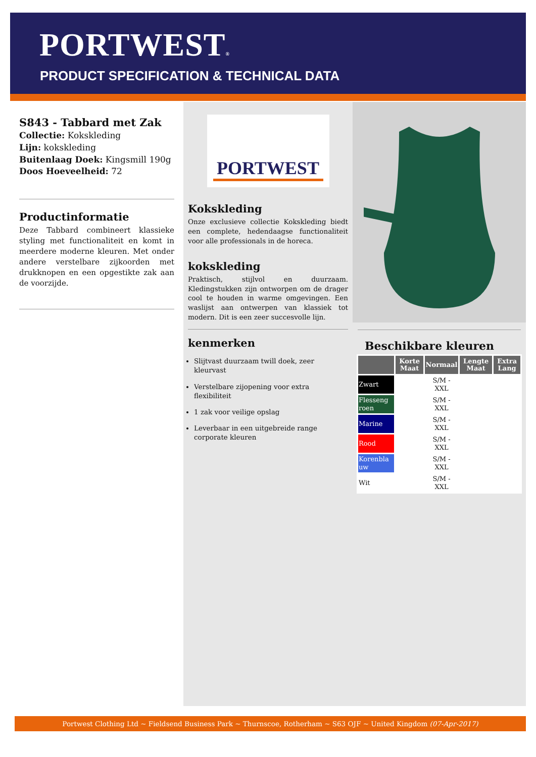PORTWEST®
PRODUCT SPECIFICATION & TECHNICAL DATA
S843 - Tabbard met Zak
Collectie: Kokskleding
Lijn: kokskleding
Buitenlaag Doek: Kingsmill 190g
Doos Hoeveelheid: 72
Productinformatie
Deze Tabbard combineert klassieke styling met functionaliteit en komt in meerdere moderne kleuren. Met onder andere verstelbare zijkoorden met drukknopen en een opgestikte zak aan de voorzijde.
PORTWEST
Kokskleding
Onze exclusieve collectie Kokskleding biedt een complete, hedendaagse functionaliteit voor alle professionals in de horeca.
kokskleding
Praktisch, stijlvol en duurzaam. Kledingstukken zijn ontworpen om de drager cool te houden in warme omgevingen. Een waslijst aan ontwerpen van klassiek tot modern. Dit is een zeer succesvolle lijn.
kenmerken
Slijtvast duurzaam twill doek, zeer kleurvast
Verstelbare zijopening voor extra flexibiliteit
1 zak voor veilige opslag
Leverbaar in een uitgebreide range corporate kleuren
Beschikbare kleuren
| | Korte Maat | Normaal | Lengte Maat | Extra Lang |
| --- | --- | --- | --- | --- |
| Zwart | | S/M - XXL | | |
| Flesseng roen | | S/M - XXL | | |
| Marine | | S/M - XXL | | |
| Rood | | S/M - XXL | | |
| Korenbla uw | | S/M - XXL | | |
| Wit | | S/M - XXL | | |
Portwest Clothing Ltd ~ Fieldsend Business Park ~ Thurnscoe, Rotherham ~ S63 OJF ~ United Kingdom (07-Apr-2017)